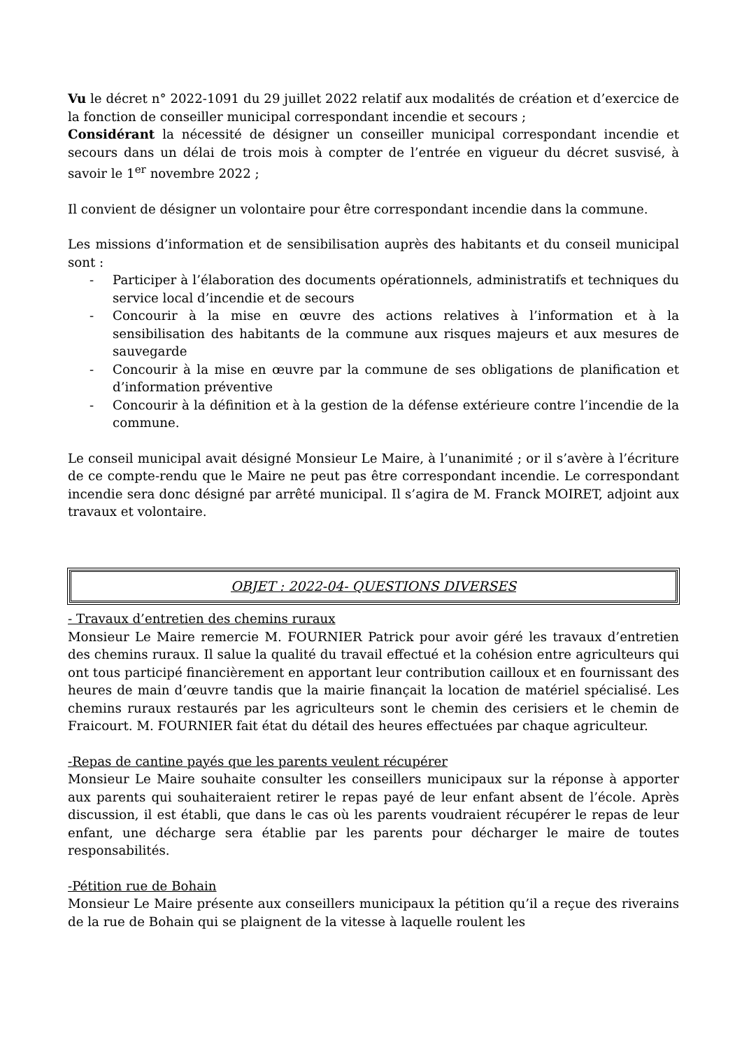Vu le décret n° 2022-1091 du 29 juillet 2022 relatif aux modalités de création et d’exercice de la fonction de conseiller municipal correspondant incendie et secours ;
Considérant la nécessité de désigner un conseiller municipal correspondant incendie et secours dans un délai de trois mois à compter de l’entrée en vigueur du décret susvisé, à savoir le 1<sup>er</sup> novembre 2022 ;
Il convient de désigner un volontaire pour être correspondant incendie dans la commune.
Les missions d’information et de sensibilisation auprès des habitants et du conseil municipal sont :
- Participer à l’élaboration des documents opérationnels, administratifs et techniques du service local d’incendie et de secours
- Concourir à la mise en œuvre des actions relatives à l’information et à la sensibilisation des habitants de la commune aux risques majeurs et aux mesures de sauvegarde
- Concourir à la mise en œuvre par la commune de ses obligations de planification et d’information préventive
- Concourir à la définition et à la gestion de la défense extérieure contre l’incendie de la commune.
Le conseil municipal avait désigné Monsieur Le Maire, à l’unanimité ; or il s’avère à l’écriture de ce compte-rendu que le Maire ne peut pas être correspondant incendie. Le correspondant incendie sera donc désigné par arrêté municipal. Il s’agira de M. Franck MOIRET, adjoint aux travaux et volontaire.
OBJET : 2022-04- QUESTIONS DIVERSES
- Travaux d’entretien des chemins ruraux
Monsieur Le Maire remercie M. FOURNIER Patrick pour avoir géré les travaux d’entretien des chemins ruraux. Il salue la qualité du travail effectué et la cohésion entre agriculteurs qui ont tous participé financièrement en apportant leur contribution cailloux et en fournissant des heures de main d’œuvre tandis que la mairie finançait la location de matériel spécialisé. Les chemins ruraux restaurés par les agriculteurs sont le chemin des cerisiers et le chemin de Fraicourt. M. FOURNIER fait état du détail des heures effectuées par chaque agriculteur.
-Repas de cantine payés que les parents veulent récupérer
Monsieur Le Maire souhaite consulter les conseillers municipaux sur la réponse à apporter aux parents qui souhaiteraient retirer le repas payé de leur enfant absent de l’école. Après discussion, il est établi, que dans le cas où les parents voudraient récupérer le repas de leur enfant, une décharge sera établie par les parents pour décharger le maire de toutes responsabilités.
-Pétition rue de Bohain
Monsieur Le Maire présente aux conseillers municipaux la pétition qu’il a reçue des riverains de la rue de Bohain qui se plaignent de la vitesse à laquelle roulent les